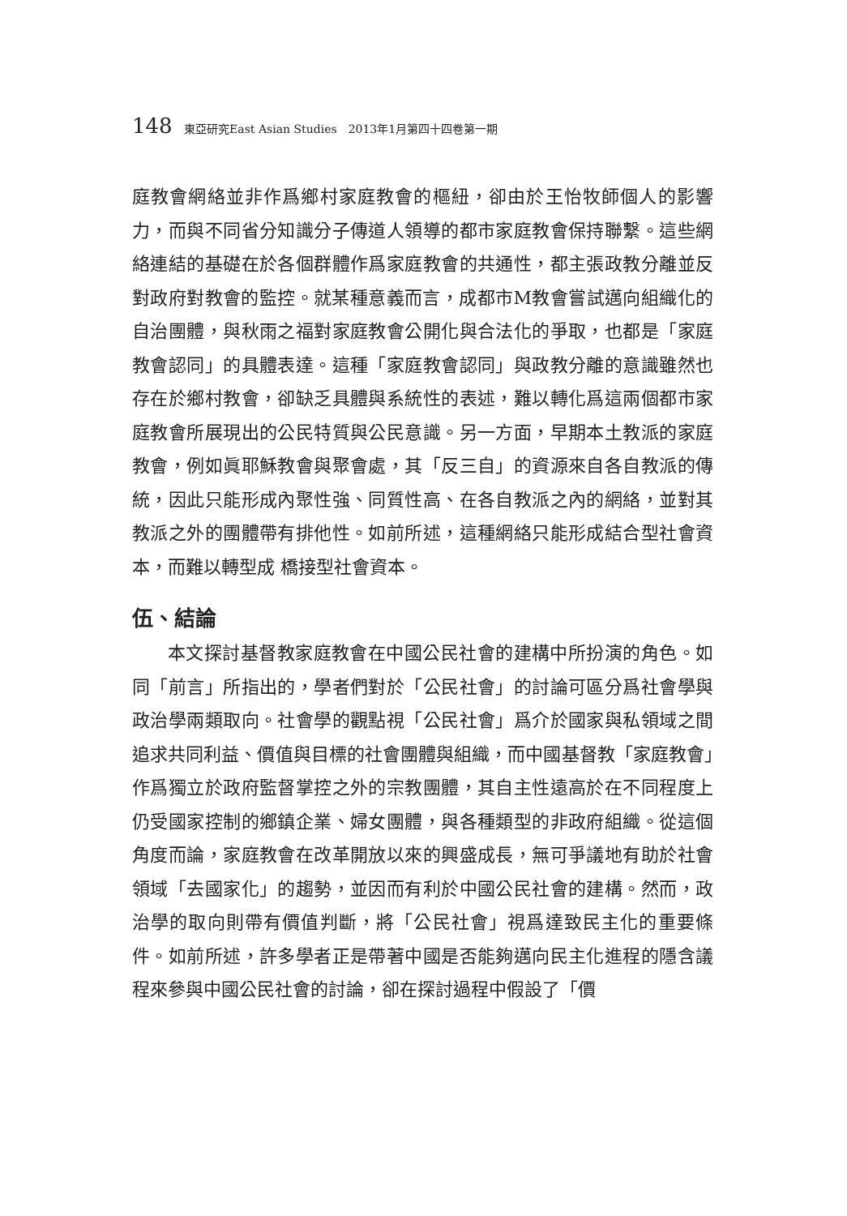148 東亞研究East Asian Studies　2013年1月第四十四卷第一期
庭教會網絡並非作爲鄉村家庭教會的樞紐，卻由於王怡牧師個人的影響力，而與不同省分知識分子傳道人領導的都市家庭教會保持聯繫。這些網絡連結的基礎在於各個群體作爲家庭教會的共通性，都主張政教分離並反對政府對教會的監控。就某種意義而言，成都市M教會嘗試邁向組織化的自治團體，與秋雨之福對家庭教會公開化與合法化的爭取，也都是「家庭教會認同」的具體表達。這種「家庭教會認同」與政教分離的意識雖然也存在於鄉村教會，卻缺乏具體與系統性的表述，難以轉化爲這兩個都市家庭教會所展現出的公民特質與公民意識。另一方面，早期本土教派的家庭教會，例如眞耶穌教會與聚會處，其「反三自」的資源來自各自教派的傳統，因此只能形成內聚性強、同質性高、在各自教派之內的網絡，並對其教派之外的團體帶有排他性。如前所述，這種網絡只能形成結合型社會資本，而難以轉型成 橋接型社會資本。
伍、結論
本文探討基督教家庭教會在中國公民社會的建構中所扮演的角色。如同「前言」所指出的，學者們對於「公民社會」的討論可區分爲社會學與政治學兩類取向。社會學的觀點視「公民社會」爲介於國家與私領域之間追求共同利益、價值與目標的社會團體與組織，而中國基督教「家庭教會」作爲獨立於政府監督掌控之外的宗教團體，其自主性遠高於在不同程度上仍受國家控制的鄉鎮企業、婦女團體，與各種類型的非政府組織。從這個角度而論，家庭教會在改革開放以來的興盛成長，無可爭議地有助於社會領域「去國家化」的趨勢，並因而有利於中國公民社會的建構。然而，政治學的取向則帶有價值判斷，將「公民社會」視爲達致民主化的重要條件。如前所述，許多學者正是帶著中國是否能夠邁向民主化進程的隱含議程來參與中國公民社會的討論，卻在探討過程中假設了「價